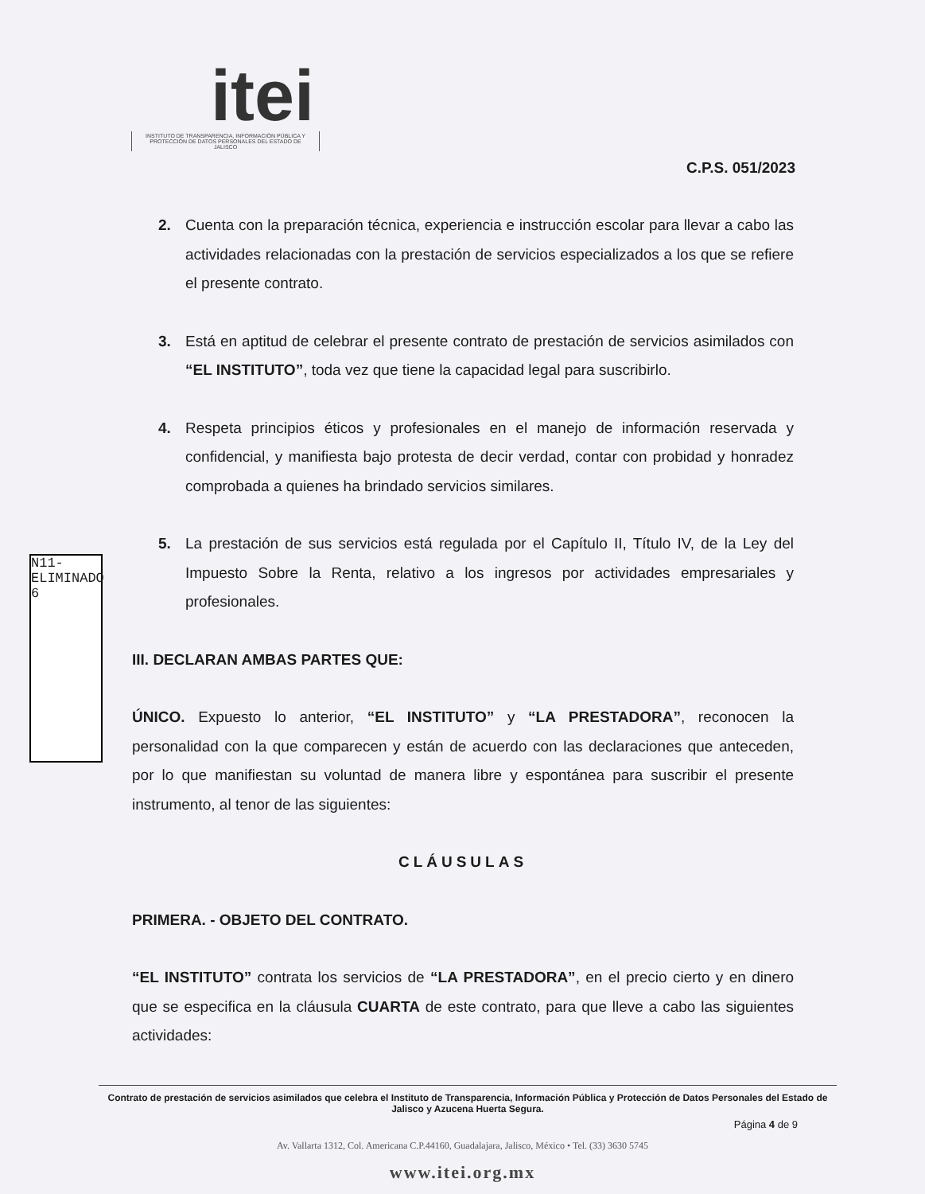itei
INSTITUTO DE TRANSPARENCIA, INFORMACIÓN PÚBLICA Y PROTECCIÓN DE DATOS PERSONALES DEL ESTADO DE JALISCO
C.P.S. 051/2023
N11-ELIMINADO 6
2. Cuenta con la preparación técnica, experiencia e instrucción escolar para llevar a cabo las actividades relacionadas con la prestación de servicios especializados a los que se refiere el presente contrato.
3. Está en aptitud de celebrar el presente contrato de prestación de servicios asimilados con “EL INSTITUTO”, toda vez que tiene la capacidad legal para suscribirlo.
4. Respeta principios éticos y profesionales en el manejo de información reservada y confidencial, y manifiesta bajo protesta de decir verdad, contar con probidad y honradez comprobada a quienes ha brindado servicios similares.
5. La prestación de sus servicios está regulada por el Capítulo II, Título IV, de la Ley del Impuesto Sobre la Renta, relativo a los ingresos por actividades empresariales y profesionales.
III. DECLARAN AMBAS PARTES QUE:
ÚNICO. Expuesto lo anterior, “EL INSTITUTO” y “LA PRESTADORA”, reconocen la personalidad con la que comparecen y están de acuerdo con las declaraciones que anteceden, por lo que manifiestan su voluntad de manera libre y espontánea para suscribir el presente instrumento, al tenor de las siguientes:
CLÁUSULAS
PRIMERA. - OBJETO DEL CONTRATO.
“EL INSTITUTO” contrata los servicios de “LA PRESTADORA”, en el precio cierto y en dinero que se especifica en la cláusula CUARTA de este contrato, para que lleve a cabo las siguientes actividades:
Contrato de prestación de servicios asimilados que celebra el Instituto de Transparencia, Información Pública y Protección de Datos Personales del Estado de Jalisco y Azucena Huerta Segura.
Página 4 de 9
Av. Vallarta 1312, Col. Americana C.P.44160, Guadalajara, Jalisco, México • Tel. (33) 3630 5745
www.itei.org.mx